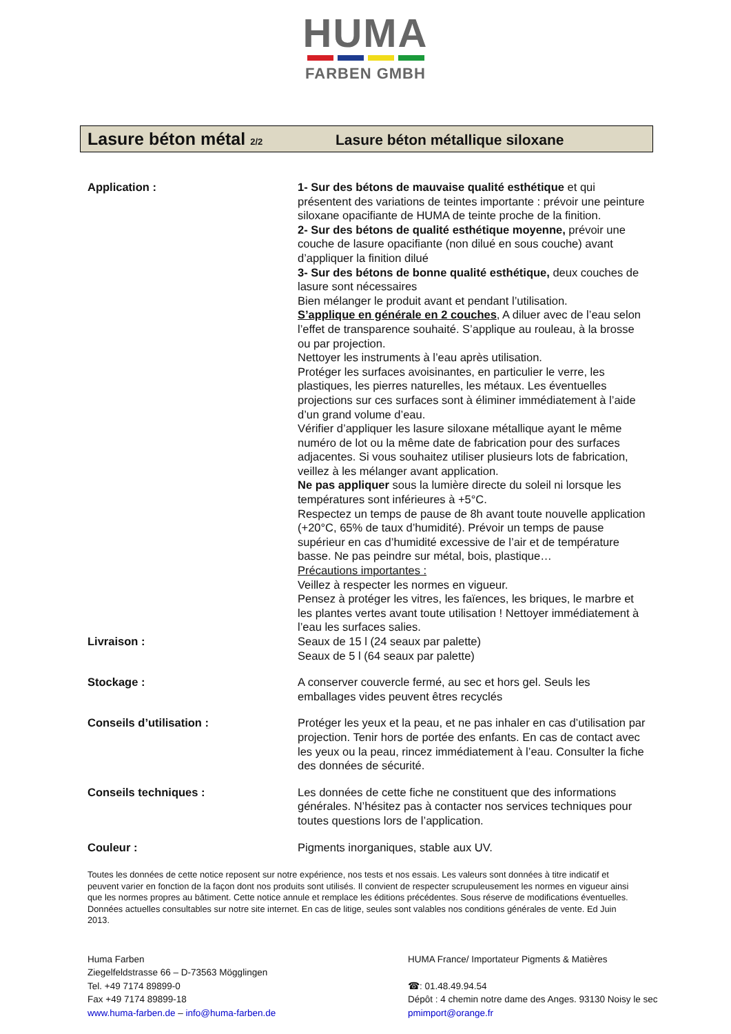HUMA
FARBEN GMBH
Lasure béton métal 2/2
Lasure béton métallique siloxane
Application : 1- Sur des bétons de mauvaise qualité esthétique et qui présentent des variations de teintes importante : prévoir une peinture siloxane opacifiante de HUMA de teinte proche de la finition.
2- Sur des bétons de qualité esthétique moyenne, prévoir une couche de lasure opacifiante (non dilué en sous couche) avant d’appliquer la finition dilué
3- Sur des bétons de bonne qualité esthétique, deux couches de lasure sont nécessaires
Bien mélanger le produit avant et pendant l’utilisation.
S’applique en générale en 2 couches, A diluer avec de l’eau selon l’effet de transparence souhaité. S’applique au rouleau, à la brosse ou par projection.
Nettoyer les instruments à l’eau après utilisation.
Protéger les surfaces avoisinantes, en particulier le verre, les plastiques, les pierres naturelles, les métaux. Les éventuelles projections sur ces surfaces sont à éliminer immédiatement à l’aide d’un grand volume d’eau.
Vérifier d’appliquer les lasure siloxane métallique ayant le même numéro de lot ou la même date de fabrication pour des surfaces adjacentes. Si vous souhaitez utiliser plusieurs lots de fabrication, veillez à les mélanger avant application.
Ne pas appliquer sous la lumière directe du soleil ni lorsque les températures sont inférieures à +5°C.
Respectez un temps de pause de 8h avant toute nouvelle application (+20°C, 65% de taux d’humidité). Prévoir un temps de pause supérieur en cas d’humidité excessive de l’air et de température basse. Ne pas peindre sur métal, bois, plastique…
Précautions importantes :
Veillez à respecter les normes en vigueur.
Pensez à protéger les vitres, les faïences, les briques, le marbre et les plantes vertes avant toute utilisation ! Nettoyer immédiatement à l’eau les surfaces salies.
Livraison : Seaux de 15 l (24 seaux par palette)
Seaux de 5 l (64 seaux par palette)
Stockage : A conserver couvercle fermé, au sec et hors gel. Seuls les emballages vides peuvent êtres recyclés
Conseils d’utilisation : Protéger les yeux et la peau, et ne pas inhaler en cas d’utilisation par projection. Tenir hors de portée des enfants. En cas de contact avec les yeux ou la peau, rincez immédiatement à l’eau. Consulter la fiche des données de sécurité.
Conseils techniques : Les données de cette fiche ne constituent que des informations générales. N’hésitez pas à contacter nos services techniques pour toutes questions lors de l’application.
Couleur : Pigments inorganiques, stable aux UV.
Toutes les données de cette notice reposent sur notre expérience, nos tests et nos essais. Les valeurs sont données à titre indicatif et peuvent varier en fonction de la façon dont nos produits sont utilisés. Il convient de respecter scrupuleusement les normes en vigueur ainsi que les normes propres au bâtiment. Cette notice annule et remplace les éditions précédentes. Sous réserve de modifications éventuelles. Données actuelles consultables sur notre site internet. En cas de litige, seules sont valables nos conditions générales de vente. Ed Juin 2013.
Huma Farben
Ziegelfeldstrasse 66 – D-73563 Mögglingen
Tel. +49 7174 89899-0
Fax +49 7174 89899-18
www.huma-farben.de – info@huma-farben.de
HUMA France/ Importateur Pigments & Matières
☎: 01.48.49.94.54
Dépôt : 4 chemin notre dame des Anges. 93130 Noisy le sec
pmimport@orange.fr